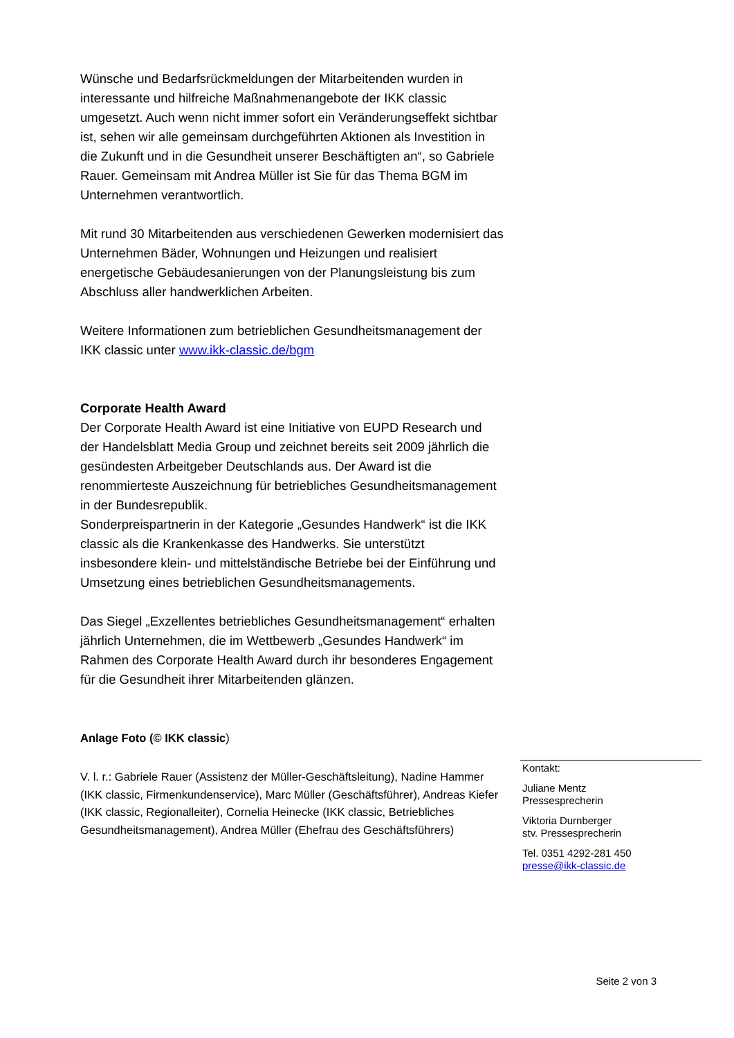Wünsche und Bedarfsrückmeldungen der Mitarbeitenden wurden in interessante und hilfreiche Maßnahmenangebote der IKK classic umgesetzt. Auch wenn nicht immer sofort ein Veränderungseffekt sichtbar ist, sehen wir alle gemeinsam durchgeführten Aktionen als Investition in die Zukunft und in die Gesundheit unserer Beschäftigten an“, so Gabriele Rauer. Gemeinsam mit Andrea Müller ist Sie für das Thema BGM im Unternehmen verantwortlich.
Mit rund 30 Mitarbeitenden aus verschiedenen Gewerken modernisiert das Unternehmen Bäder, Wohnungen und Heizungen und realisiert energetische Gebäudesanierungen von der Planungsleistung bis zum Abschluss aller handwerklichen Arbeiten.
Weitere Informationen zum betrieblichen Gesundheitsmanagement der IKK classic unter www.ikk-classic.de/bgm
Corporate Health Award
Der Corporate Health Award ist eine Initiative von EUPD Research und der Handelsblatt Media Group und zeichnet bereits seit 2009 jährlich die gesündesten Arbeitgeber Deutschlands aus. Der Award ist die renommierteste Auszeichnung für betriebliches Gesundheitsmanagement in der Bundesrepublik.
Sonderpreispartnerin in der Kategorie „Gesundes Handwerk“ ist die IKK classic als die Krankenkasse des Handwerks. Sie unterstützt insbesondere klein- und mittelständische Betriebe bei der Einführung und Umsetzung eines betrieblichen Gesundheitsmanagements.
Das Siegel „Exzellentes betriebliches Gesundheitsmanagement“ erhalten jährlich Unternehmen, die im Wettbewerb „Gesundes Handwerk“ im Rahmen des Corporate Health Award durch ihr besonderes Engagement für die Gesundheit ihrer Mitarbeitenden glänzen.
Anlage Foto (© IKK classic)
V. l. r.: Gabriele Rauer (Assistenz der Müller-Geschäftsleitung), Nadine Hammer (IKK classic, Firmenkundenservice), Marc Müller (Geschäftsführer), Andreas Kiefer (IKK classic, Regionalleiter), Cornelia Heinecke (IKK classic, Betriebliches Gesundheitsmanagement), Andrea Müller (Ehefrau des Geschäftsführers)
Kontakt:
Juliane Mentz
Pressesprecherin
Viktoria Durnberger
stv. Pressesprecherin
Tel. 0351 4292-281 450
presse@ikk-classic.de
Seite 2 von 3